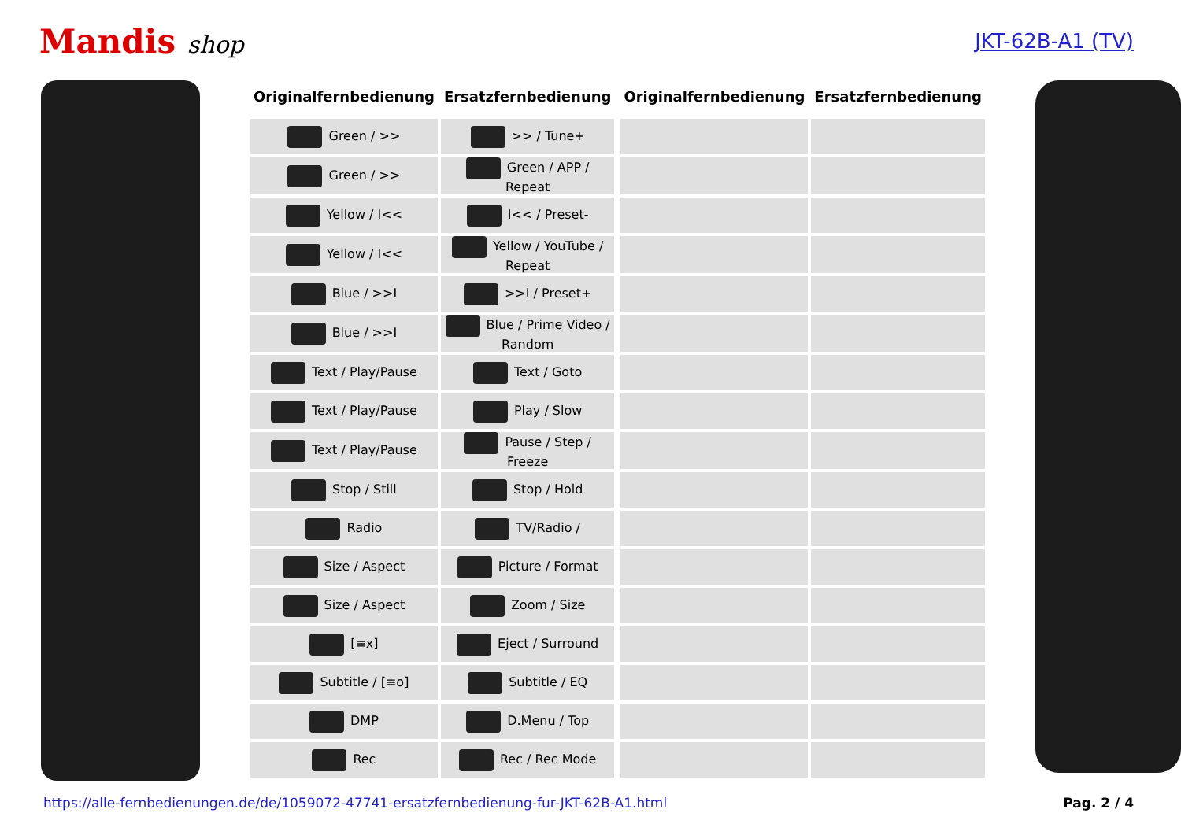Mandis shop
JKT-62B-A1 (TV)
| Originalfernbedienung | Ersatzfernbedienung | | Originalfernbedienung | Ersatzfernbedienung |
| --- | --- | --- | --- | --- |
| Green / >> | >> / Tune+ | | | |
| Green / >> | Green / APP / Repeat | | | |
| Yellow / I<< | I<< / Preset- | | | |
| Yellow / I<< | Yellow / YouTube / Repeat | | | |
| Blue / >>I | >>I / Preset+ | | | |
| Blue / >>I | Blue / Prime Video / Random | | | |
| Text / Play/Pause | Text / Goto | | | |
| Text / Play/Pause | Play / Slow | | | |
| Text / Play/Pause | Pause / Step / Freeze | | | |
| Stop / Still | Stop / Hold | | | |
| Radio | TV/Radio / | | | |
| Size / Aspect | Picture / Format | | | |
| Size / Aspect | Zoom / Size | | | |
| [≡x] | Eject / Surround | | | |
| Subtitle / [≡o] | Subtitle / EQ | | | |
| DMP | D.Menu / Top | | | |
| Rec | Rec / Rec Mode | | | |
https://alle-fernbedienungen.de/de/1059072-47741-ersatzfernbedienung-fur-JKT-62B-A1.html Pag. 2 / 4